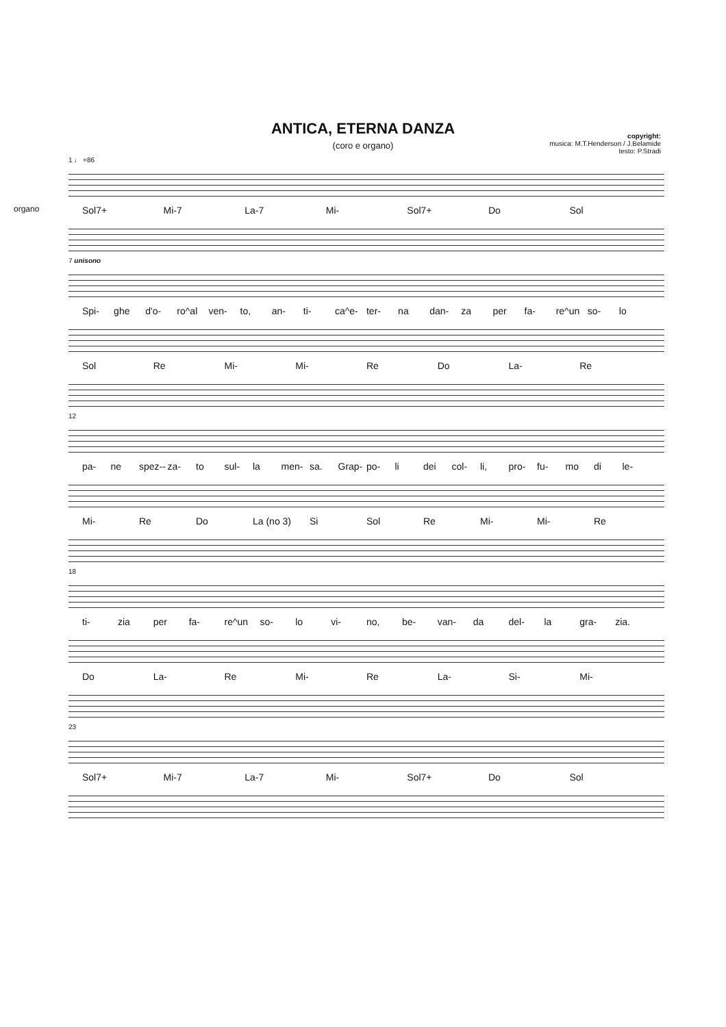ANTICA, ETERNA DANZA
(coro e organo)
copyright:
musica: M.T.Henderson / J.Belamide
testo: P.Stradi
1 ♩ =86
Sol7+ Mi-7 La-7 Mi- Sol7+ Do Sol
organo
7 unisono
Spi- ghe d'o- ro^al ven- to, an- ti- ca^e- ter- na dan- za per fa- re^un so- lo
Sol Re Mi- Mi- Re Do La- Re
12
pa- ne spez-- za- to sul- la men- sa. Grap- po- li dei col- li, pro- fu- mo di le-
Mi- Re Do La (no 3) Si Sol Re Mi- Mi- Re
18
ti- zia per fa- re^un so- lo vi- no, be- van- da del- la gra- zia.
Do La- Re Mi- Re La- Si- Mi-
23
Sol7+ Mi-7 La-7 Mi- Sol7+ Do Sol